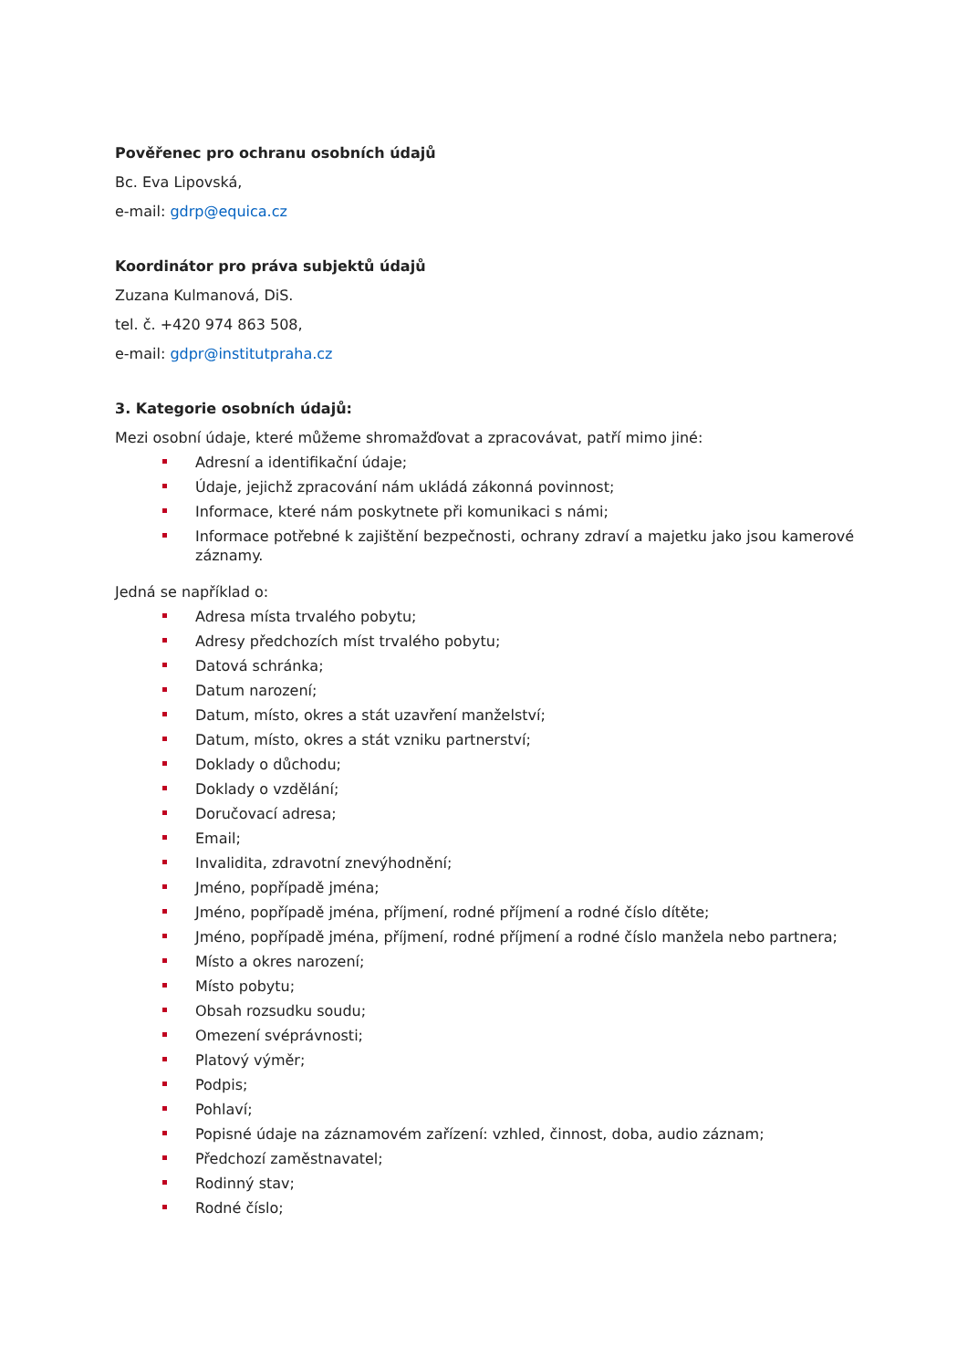Pověřenec pro ochranu osobních údajů
Bc. Eva Lipovská,
e-mail: gdrp@equica.cz
Koordinátor pro práva subjektů údajů
Zuzana Kulmanová, DiS.
tel. č. +420 974 863 508,
e-mail: gdpr@institutpraha.cz
3. Kategorie osobních údajů:
Mezi osobní údaje, které můžeme shromažďovat a zpracovávat, patří mimo jiné:
Adresní a identifikační údaje;
Údaje, jejichž zpracování nám ukládá zákonná povinnost;
Informace, které nám poskytnete při komunikaci s námi;
Informace potřebné k zajištění bezpečnosti, ochrany zdraví a majetku jako jsou kamerové záznamy.
Jedná se například o:
Adresa místa trvalého pobytu;
Adresy předchozích míst trvalého pobytu;
Datová schránka;
Datum narození;
Datum, místo, okres a stát uzavření manželství;
Datum, místo, okres a stát vzniku partnerství;
Doklady o důchodu;
Doklady o vzdělání;
Doručovací adresa;
Email;
Invalidita, zdravotní znevýhodnění;
Jméno, popřípadě jména;
Jméno, popřípadě jména, příjmení, rodné příjmení a rodné číslo dítěte;
Jméno, popřípadě jména, příjmení, rodné příjmení a rodné číslo manžela nebo partnera;
Místo a okres narození;
Místo pobytu;
Obsah rozsudku soudu;
Omezení svéprávnosti;
Platový výměr;
Podpis;
Pohlaví;
Popisné údaje na záznamovém zařízení: vzhled, činnost, doba, audio záznam;
Předchozí zaměstnavatel;
Rodinný stav;
Rodné číslo;